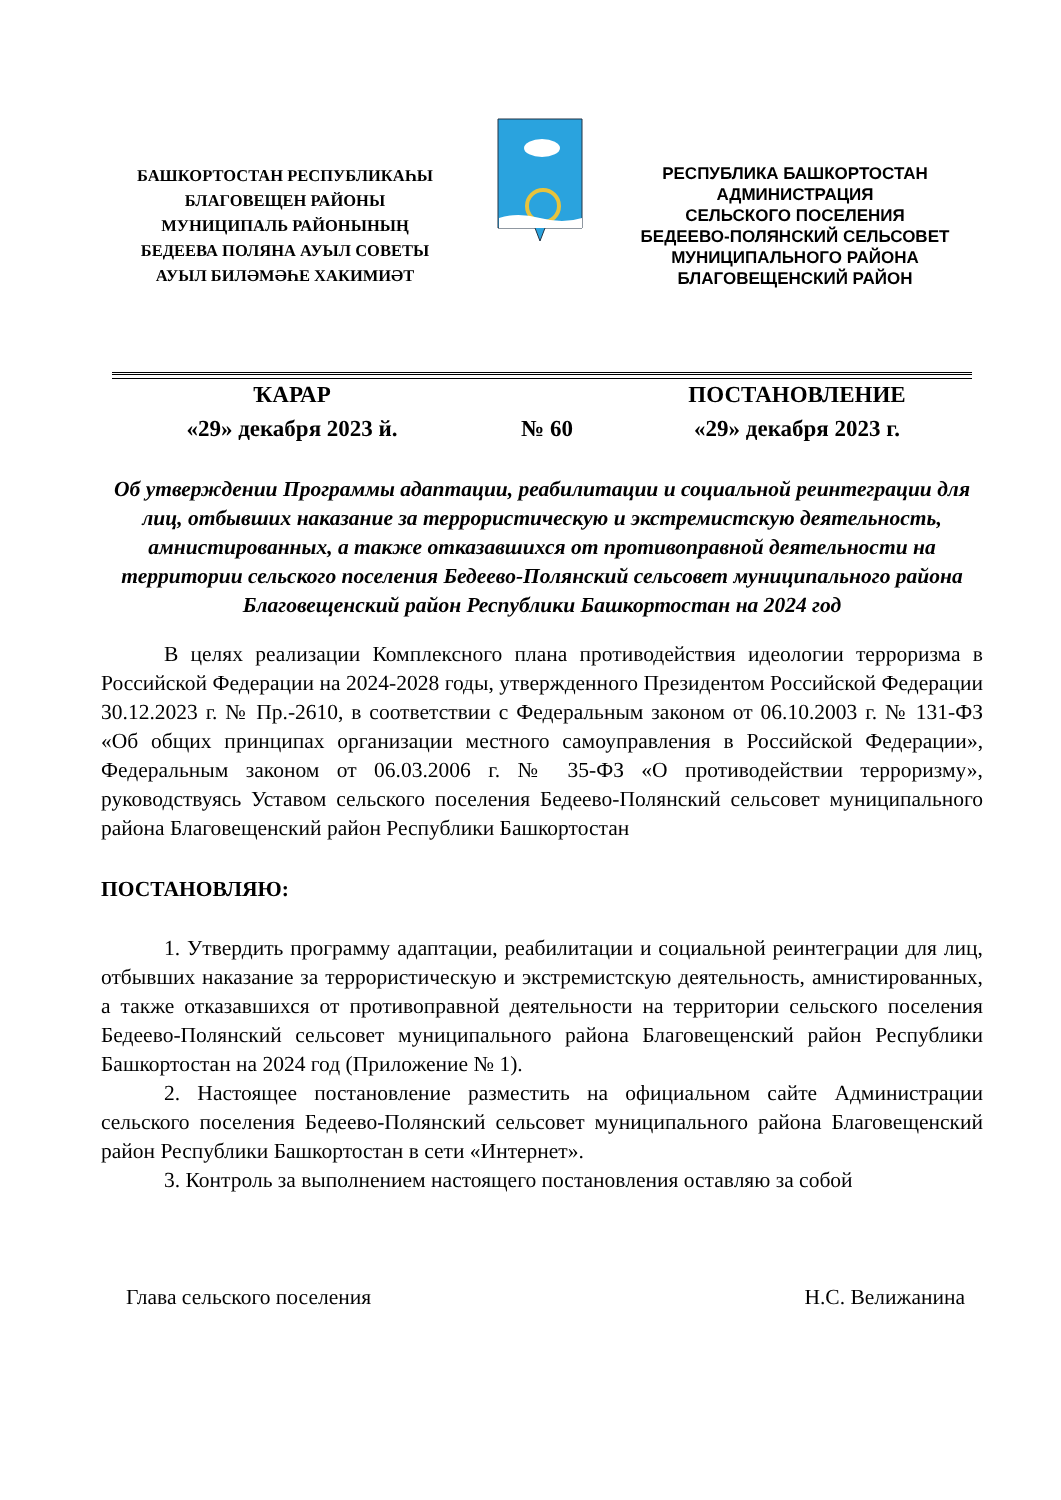БАШКОРТОСТАН РЕСПУБЛИКАҺЫ
БЛАГОВЕЩЕН РАЙОНЫ
МУНИЦИПАЛЬ РАЙОНЫНЫҢ
БЕДЕЕВА ПОЛЯНА АУЫЛ СОВЕТЫ
АУЫЛ БИЛӘМӘҺЕ ХАКИМИӘТ
РЕСПУБЛИКА БАШКОРТОСТАН
АДМИНИСТРАЦИЯ
СЕЛЬСКОГО ПОСЕЛЕНИЯ
БЕДЕЕВО-ПОЛЯНСКИЙ СЕЛЬСОВЕТ
МУНИЦИПАЛЬНОГО РАЙОНА
БЛАГОВЕЩЕНСКИЙ РАЙОН
ҠАРАР ПОСТАНОВЛЕНИЕ
«29» декабря 2023 й. № 60 «29» декабря 2023 г.
Об утверждении Программы адаптации, реабилитации и социальной реинтеграции для лиц, отбывших наказание за террористическую и экстремистскую деятельность, амнистированных, а также отказавшихся от противоправной деятельности на территории сельского поселения Бедеево-Полянский сельсовет муниципального района Благовещенский район Республики Башкортостан на 2024 год
В целях реализации Комплексного плана противодействия идеологии терроризма в Российской Федерации на 2024-2028 годы, утвержденного Президентом Российской Федерации 30.12.2023 г. № Пр.-2610, в соответствии с Федеральным законом от 06.10.2003 г. № 131-ФЗ «Об общих принципах организации местного самоуправления в Российской Федерации», Федеральным законом от 06.03.2006 г. № 35-ФЗ «О противодействии терроризму», руководствуясь Уставом сельского поселения Бедеево-Полянский сельсовет муниципального района Благовещенский район Республики Башкортостан
ПОСТАНОВЛЯЮ:
1. Утвердить программу адаптации, реабилитации и социальной реинтеграции для лиц, отбывших наказание за террористическую и экстремистскую деятельность, амнистированных, а также отказавшихся от противоправной деятельности на территории сельского поселения Бедеево-Полянский сельсовет муниципального района Благовещенский район Республики Башкортостан на 2024 год (Приложение № 1).
2. Настоящее постановление разместить на официальном сайте Администрации сельского поселения Бедеево-Полянский сельсовет муниципального района Благовещенский район Республики Башкортостан в сети «Интернет».
3. Контроль за выполнением настоящего постановления оставляю за собой
Глава сельского поселения Н.С. Велижанина